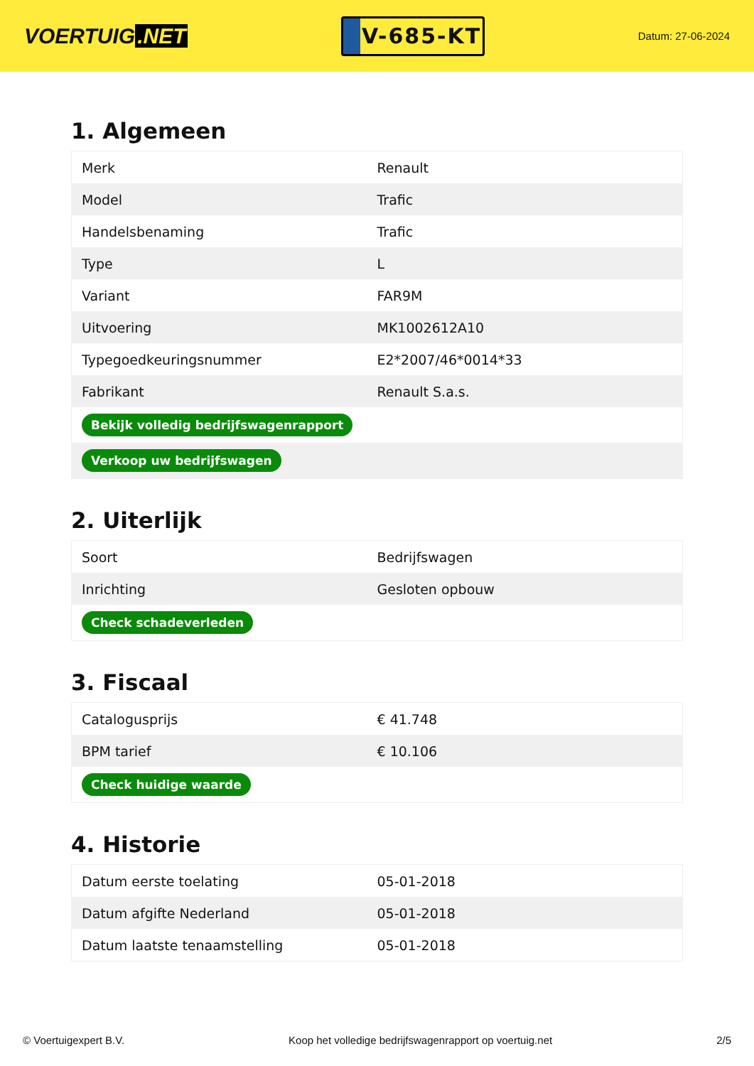VOERTUIG.NET
V-685-KT
Datum: 27-06-2024
1. Algemeen
| Merk | Renault |
| Model | Trafic |
| Handelsbenaming | Trafic |
| Type | L |
| Variant | FAR9M |
| Uitvoering | MK1002612A10 |
| Typegoedkeuringsnummer | E2*2007/46*0014*33 |
| Fabrikant | Renault S.a.s. |
| Bekijk volledig bedrijfswagenrapport | |
| Verkoop uw bedrijfswagen | |
2. Uiterlijk
| Soort | Bedrijfswagen |
| Inrichting | Gesloten opbouw |
| Check schadeverleden | |
3. Fiscaal
| Catalogusprijs | € 41.748 |
| BPM tarief | € 10.106 |
| Check huidige waarde | |
4. Historie
| Datum eerste toelating | 05-01-2018 |
| Datum afgifte Nederland | 05-01-2018 |
| Datum laatste tenaamstelling | 05-01-2018 |
© Voertuigexpert B.V. Koop het volledige bedrijfswagenrapport op voertuig.net 2/5